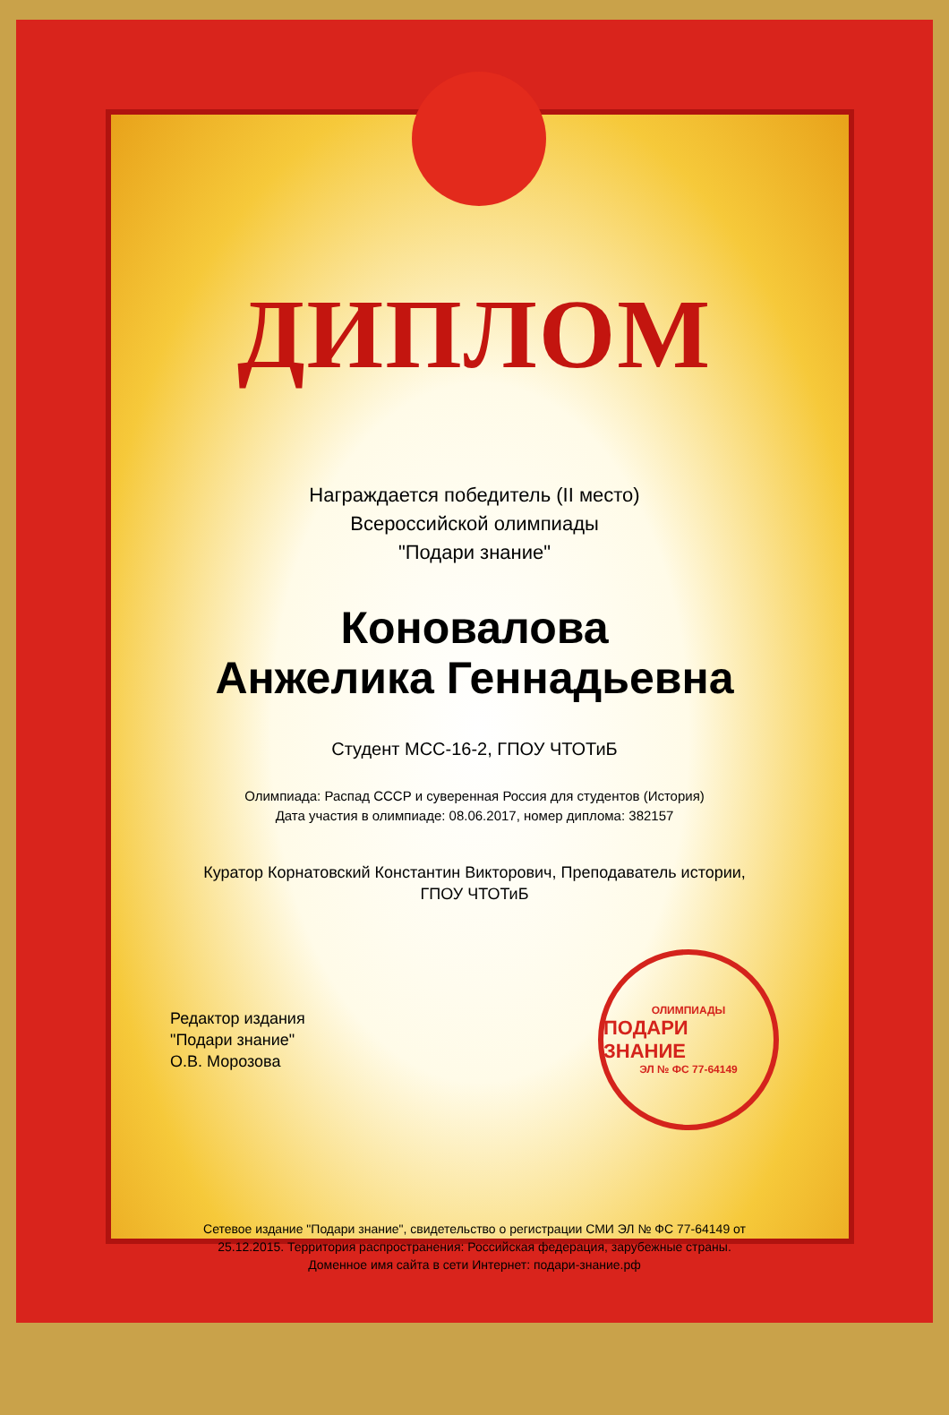ДИПЛОМ
Награждается победитель (II место)
Всероссийской олимпиады
"Подари знание"
Коновалова
Анжелика Геннадьевна
Студент МСС-16-2, ГПОУ ЧТОТиБ
Олимпиада: Распад СССР и суверенная Россия для студентов (История)
Дата участия в олимпиаде: 08.06.2017, номер диплома: 382157
Куратор Корнатовский Константин Викторович, Преподаватель истории,
ГПОУ ЧТОТиБ
Редактор издания
"Подари знание"
О.В. Морозова
ОЛИМПИАДЫ
ПОДАРИ ЗНАНИЕ
ЭЛ № ФС 77-64149
Сетевое издание "Подари знание", свидетельство о регистрации СМИ ЭЛ № ФС 77-64149 от
25.12.2015. Территория распространения: Российская федерация, зарубежные страны.
Доменное имя сайта в сети Интернет: подари-знание.рф